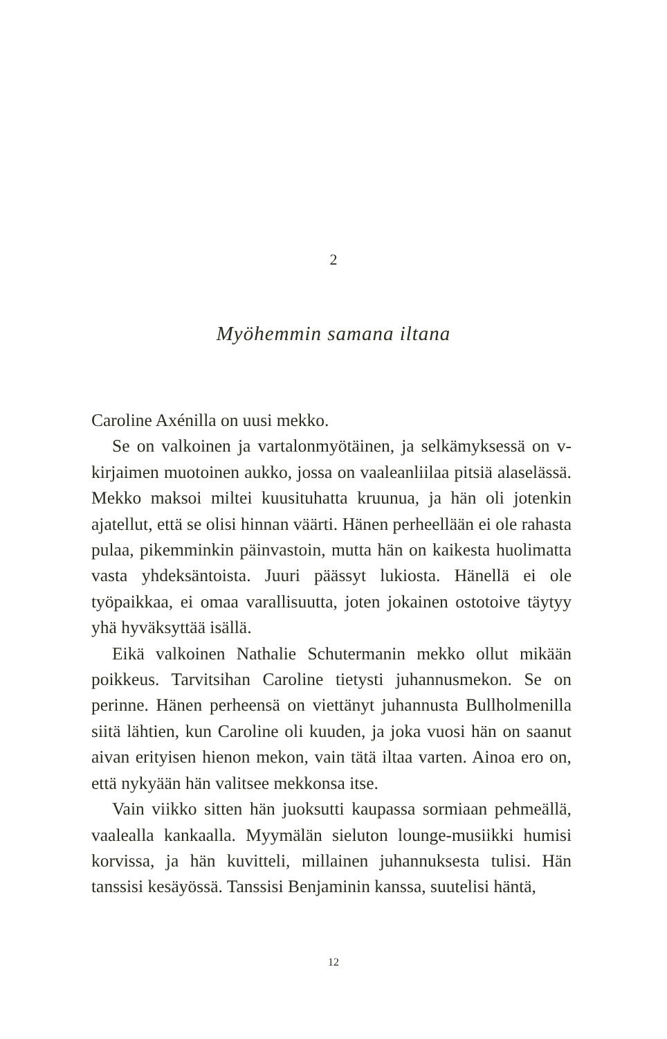2
Myöhemmin samana iltana
Caroline Axénilla on uusi mekko.
Se on valkoinen ja vartalonmyötäinen, ja selkämyksessä on v-kirjaimen muotoinen aukko, jossa on vaaleanliilaa pitsiä alaselässä. Mekko maksoi miltei kuusituhatta kruunua, ja hän oli jotenkin ajatellut, että se olisi hinnan väärti. Hänen perheellään ei ole rahasta pulaa, pikemminkin päinvastoin, mutta hän on kaikesta huolimatta vasta yhdeksäntoista. Juuri päässyt lukiosta. Hänellä ei ole työpaikkaa, ei omaa varallisuutta, joten jokainen ostotoive täytyy yhä hyväksyttää isällä.
Eikä valkoinen Nathalie Schutermanin mekko ollut mikään poikkeus. Tarvitsihan Caroline tietysti juhannusmekon. Se on perinne. Hänen perheensä on viettänyt juhannusta Bullholmenilla siitä lähtien, kun Caroline oli kuuden, ja joka vuosi hän on saanut aivan erityisen hienon mekon, vain tätä iltaa varten. Ainoa ero on, että nykyään hän valitsee mekkonsa itse.
Vain viikko sitten hän juoksutti kaupassa sormiaan pehmeällä, vaalealla kankaalla. Myymälän sieluton lounge-musiikki humisi korvissa, ja hän kuvitteli, millainen juhannuksesta tulisi. Hän tanssisi kesäyössä. Tanssisi Benjaminin kanssa, suutelisi häntä,
12